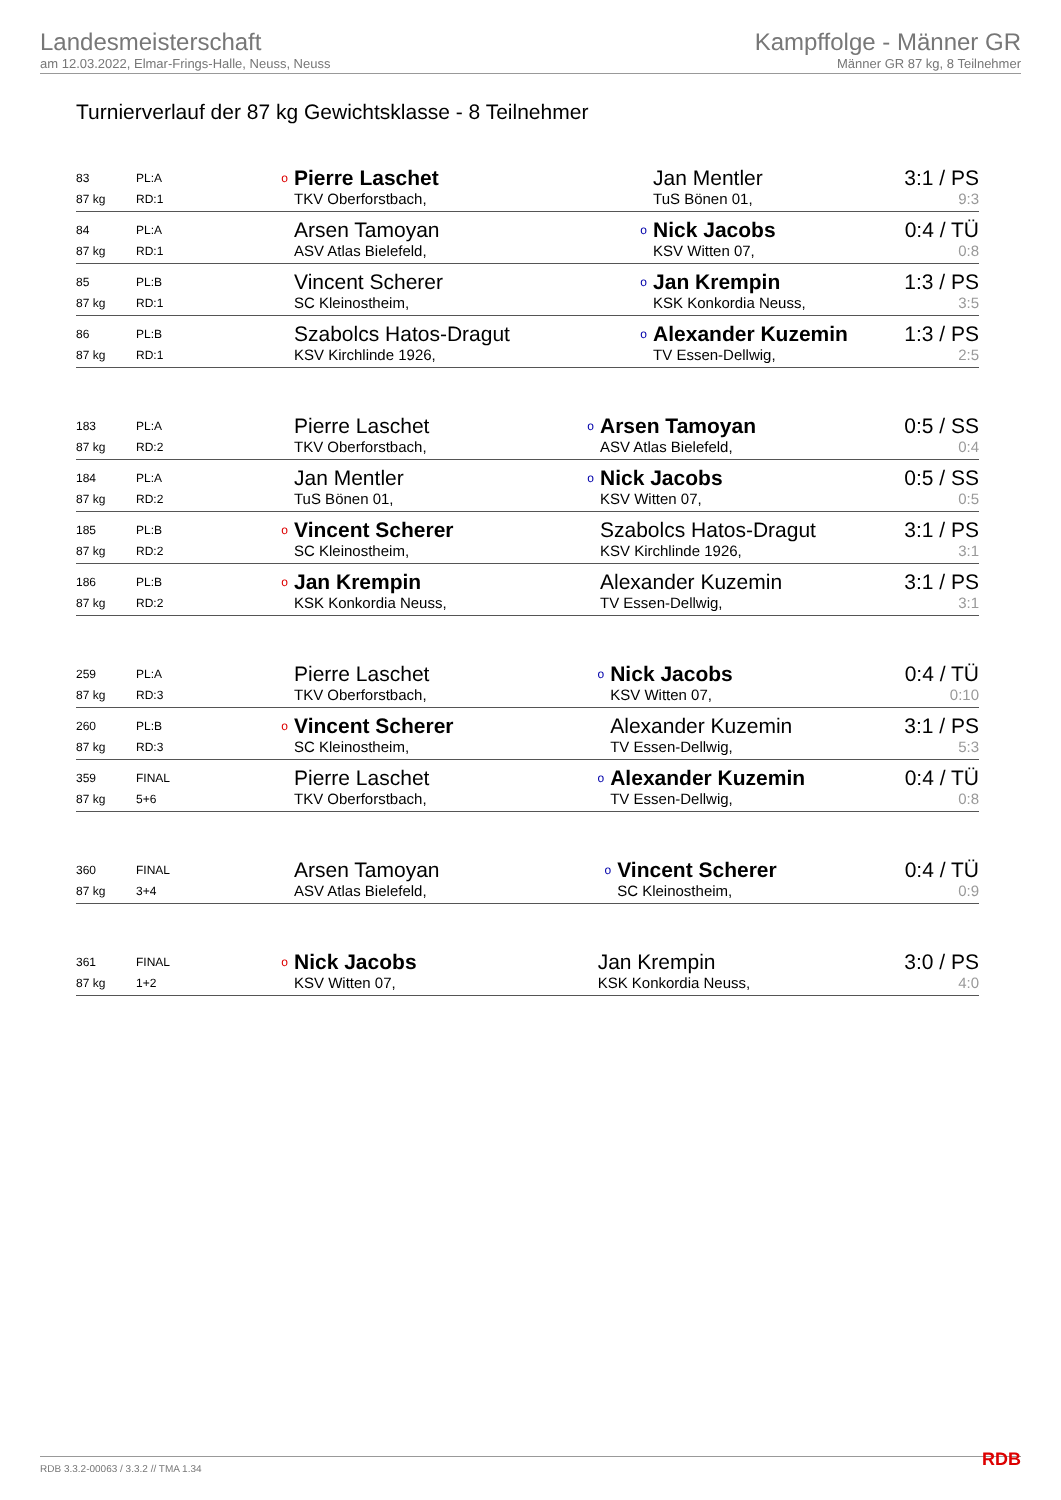Landesmeisterschaft
am 12.03.2022, Elmar-Frings-Halle, Neuss, Neuss
Kampffolge - Männer GR
Männer GR 87 kg, 8 Teilnehmer
Turnierverlauf der 87 kg Gewichtsklasse - 8 Teilnehmer
| 83 | PL:A | o | Pierre Laschet | | Jan Mentler | 3:1 / PS |
| 87 kg | RD:1 | | TKV Oberforstbach, | | TuS Bönen 01, | 9:3 |
| 84 | PL:A | | Arsen Tamoyan | o | Nick Jacobs | 0:4 / TÜ |
| 87 kg | RD:1 | | ASV Atlas Bielefeld, | | KSV Witten 07, | 0:8 |
| 85 | PL:B | | Vincent Scherer | o | Jan Krempin | 1:3 / PS |
| 87 kg | RD:1 | | SC Kleinostheim, | | KSK Konkordia Neuss, | 3:5 |
| 86 | PL:B | | Szabolcs Hatos-Dragut | o | Alexander Kuzemin | 1:3 / PS |
| 87 kg | RD:1 | | KSV Kirchlinde 1926, | | TV Essen-Dellwig, | 2:5 |
| 183 | PL:A | | Pierre Laschet | o | Arsen Tamoyan | 0:5 / SS |
| 87 kg | RD:2 | | TKV Oberforstbach, | | ASV Atlas Bielefeld, | 0:4 |
| 184 | PL:A | | Jan Mentler | o | Nick Jacobs | 0:5 / SS |
| 87 kg | RD:2 | | TuS Bönen 01, | | KSV Witten 07, | 0:5 |
| 185 | PL:B | o | Vincent Scherer | | Szabolcs Hatos-Dragut | 3:1 / PS |
| 87 kg | RD:2 | | SC Kleinostheim, | | KSV Kirchlinde 1926, | 3:1 |
| 186 | PL:B | o | Jan Krempin | | Alexander Kuzemin | 3:1 / PS |
| 87 kg | RD:2 | | KSK Konkordia Neuss, | | TV Essen-Dellwig, | 3:1 |
| 259 | PL:A | | Pierre Laschet | o | Nick Jacobs | 0:4 / TÜ |
| 87 kg | RD:3 | | TKV Oberforstbach, | | KSV Witten 07, | 0:10 |
| 260 | PL:B | o | Vincent Scherer | | Alexander Kuzemin | 3:1 / PS |
| 87 kg | RD:3 | | SC Kleinostheim, | | TV Essen-Dellwig, | 5:3 |
| 359 | FINAL | | Pierre Laschet | o | Alexander Kuzemin | 0:4 / TÜ |
| 87 kg | 5+6 | | TKV Oberforstbach, | | TV Essen-Dellwig, | 0:8 |
| 360 | FINAL | | Arsen Tamoyan | o | Vincent Scherer | 0:4 / TÜ |
| 87 kg | 3+4 | | ASV Atlas Bielefeld, | | SC Kleinostheim, | 0:9 |
| 361 | FINAL | o | Nick Jacobs | | Jan Krempin | 3:0 / PS |
| 87 kg | 1+2 | | KSV Witten 07, | | KSK Konkordia Neuss, | 4:0 |
RDB 3.3.2-00063 / 3.3.2 // TMA 1.34 RDB